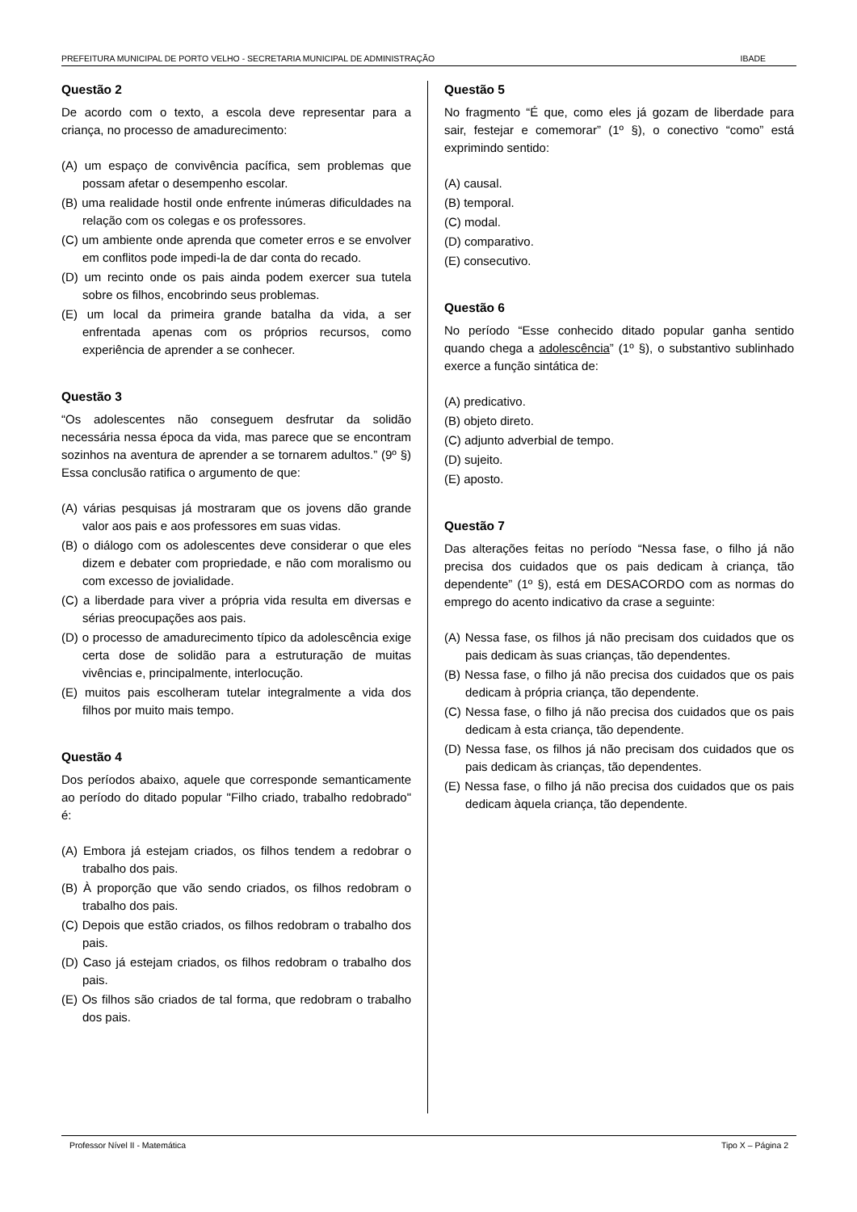PREFEITURA MUNICIPAL DE PORTO VELHO - SECRETARIA MUNICIPAL DE ADMINISTRAÇÃO IBADE
Questão 2
De acordo com o texto, a escola deve representar para a criança, no processo de amadurecimento:
(A) um espaço de convivência pacífica, sem problemas que possam afetar o desempenho escolar.
(B) uma realidade hostil onde enfrente inúmeras dificuldades na relação com os colegas e os professores.
(C) um ambiente onde aprenda que cometer erros e se envolver em conflitos pode impedi-la de dar conta do recado.
(D) um recinto onde os pais ainda podem exercer sua tutela sobre os filhos, encobrindo seus problemas.
(E) um local da primeira grande batalha da vida, a ser enfrentada apenas com os próprios recursos, como experiência de aprender a se conhecer.
Questão 3
“Os adolescentes não conseguem desfrutar da solidão necessária nessa época da vida, mas parece que se encontram sozinhos na aventura de aprender a se tornarem adultos.” (9º §) Essa conclusão ratifica o argumento de que:
(A) várias pesquisas já mostraram que os jovens dão grande valor aos pais e aos professores em suas vidas.
(B) o diálogo com os adolescentes deve considerar o que eles dizem e debater com propriedade, e não com moralismo ou com excesso de jovialidade.
(C) a liberdade para viver a própria vida resulta em diversas e sérias preocupações aos pais.
(D) o processo de amadurecimento típico da adolescência exige certa dose de solidão para a estruturação de muitas vivências e, principalmente, interlocução.
(E) muitos pais escolheram tutelar integralmente a vida dos filhos por muito mais tempo.
Questão 4
Dos períodos abaixo, aquele que corresponde semanticamente ao período do ditado popular "Filho criado, trabalho redobrado" é:
(A) Embora já estejam criados, os filhos tendem a redobrar o trabalho dos pais.
(B) À proporção que vão sendo criados, os filhos redobram o trabalho dos pais.
(C) Depois que estão criados, os filhos redobram o trabalho dos pais.
(D) Caso já estejam criados, os filhos redobram o trabalho dos pais.
(E) Os filhos são criados de tal forma, que redobram o trabalho dos pais.
Questão 5
No fragmento “É que, como eles já gozam de liberdade para sair, festejar e comemorar” (1º §), o conectivo “como” está exprimindo sentido:
(A) causal.
(B) temporal.
(C) modal.
(D) comparativo.
(E) consecutivo.
Questão 6
No período “Esse conhecido ditado popular ganha sentido quando chega a adolescência” (1º §), o substantivo sublinhado exerce a função sintática de:
(A) predicativo.
(B) objeto direto.
(C) adjunto adverbial de tempo.
(D) sujeito.
(E) aposto.
Questão 7
Das alterações feitas no período “Nessa fase, o filho já não precisa dos cuidados que os pais dedicam à criança, tão dependente” (1º §), está em DESACORDO com as normas do emprego do acento indicativo da crase a seguinte:
(A) Nessa fase, os filhos já não precisam dos cuidados que os pais dedicam às suas crianças, tão dependentes.
(B) Nessa fase, o filho já não precisa dos cuidados que os pais dedicam à própria criança, tão dependente.
(C) Nessa fase, o filho já não precisa dos cuidados que os pais dedicam à esta criança, tão dependente.
(D) Nessa fase, os filhos já não precisam dos cuidados que os pais dedicam às crianças, tão dependentes.
(E) Nessa fase, o filho já não precisa dos cuidados que os pais dedicam àquela criança, tão dependente.
Professor Nível II - Matemática Tipo X – Página 2